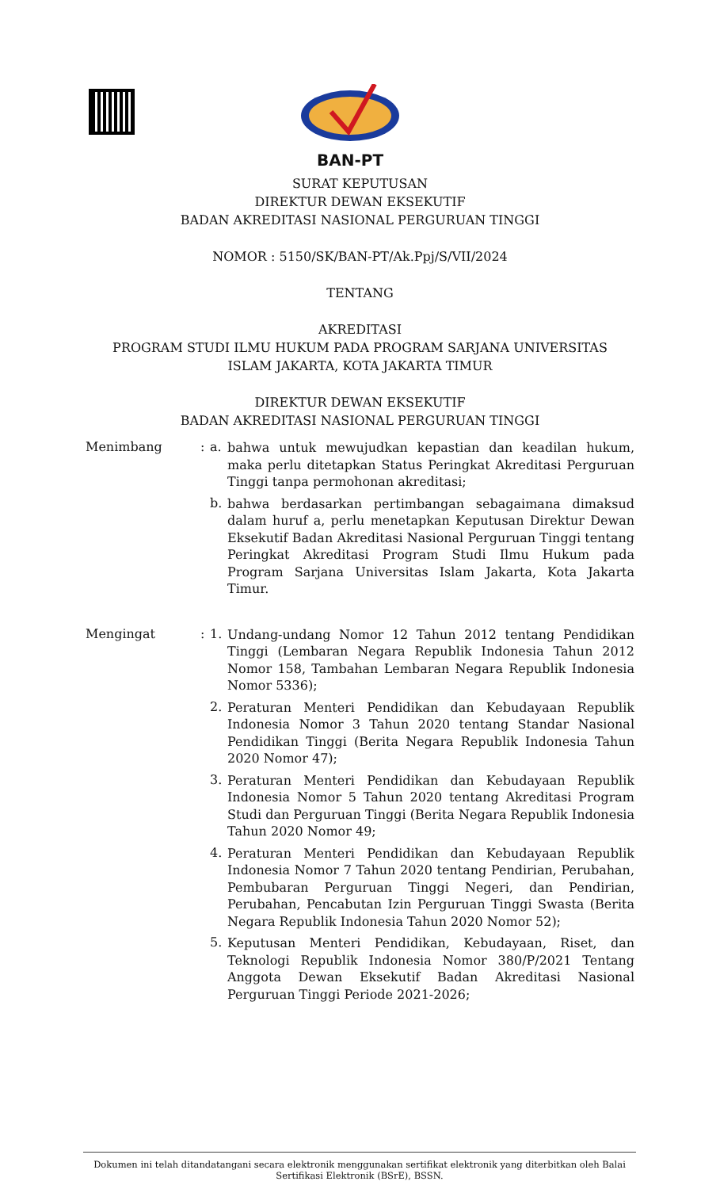BAN-PT
SURAT KEPUTUSAN
DIREKTUR DEWAN EKSEKUTIF
BADAN AKREDITASI NASIONAL PERGURUAN TINGGI
NOMOR : 5150/SK/BAN-PT/Ak.Ppj/S/VII/2024
TENTANG
AKREDITASI
PROGRAM STUDI ILMU HUKUM PADA PROGRAM SARJANA UNIVERSITAS
ISLAM JAKARTA, KOTA JAKARTA TIMUR
DIREKTUR DEWAN EKSEKUTIF
BADAN AKREDITASI NASIONAL PERGURUAN TINGGI
Menimbang : a.
bahwa untuk mewujudkan kepastian dan keadilan hukum, maka perlu ditetapkan Status Peringkat Akreditasi Perguruan Tinggi tanpa permohonan akreditasi;
b.
bahwa berdasarkan pertimbangan sebagaimana dimaksud dalam huruf a, perlu menetapkan Keputusan Direktur Dewan Eksekutif Badan Akreditasi Nasional Perguruan Tinggi tentang Peringkat Akreditasi Program Studi Ilmu Hukum pada Program Sarjana Universitas Islam Jakarta, Kota Jakarta Timur.
Mengingat : 1.
Undang-undang Nomor 12 Tahun 2012 tentang Pendidikan Tinggi (Lembaran Negara Republik Indonesia Tahun 2012 Nomor 158, Tambahan Lembaran Negara Republik Indonesia Nomor 5336);
2.
Peraturan Menteri Pendidikan dan Kebudayaan Republik Indonesia Nomor 3 Tahun 2020 tentang Standar Nasional Pendidikan Tinggi (Berita Negara Republik Indonesia Tahun 2020 Nomor 47);
3.
Peraturan Menteri Pendidikan dan Kebudayaan Republik Indonesia Nomor 5 Tahun 2020 tentang Akreditasi Program Studi dan Perguruan Tinggi (Berita Negara Republik Indonesia Tahun 2020 Nomor 49;
4.
Peraturan Menteri Pendidikan dan Kebudayaan Republik Indonesia Nomor 7 Tahun 2020 tentang Pendirian, Perubahan, Pembubaran Perguruan Tinggi Negeri, dan Pendirian, Perubahan, Pencabutan Izin Perguruan Tinggi Swasta (Berita Negara Republik Indonesia Tahun 2020 Nomor 52);
5.
Keputusan Menteri Pendidikan, Kebudayaan, Riset, dan Teknologi Republik Indonesia Nomor 380/P/2021 Tentang Anggota Dewan Eksekutif Badan Akreditasi Nasional Perguruan Tinggi Periode 2021-2026;
Dokumen ini telah ditandatangani secara elektronik menggunakan sertifikat elektronik yang diterbitkan oleh Balai Sertifikasi Elektronik (BSrE), BSSN.